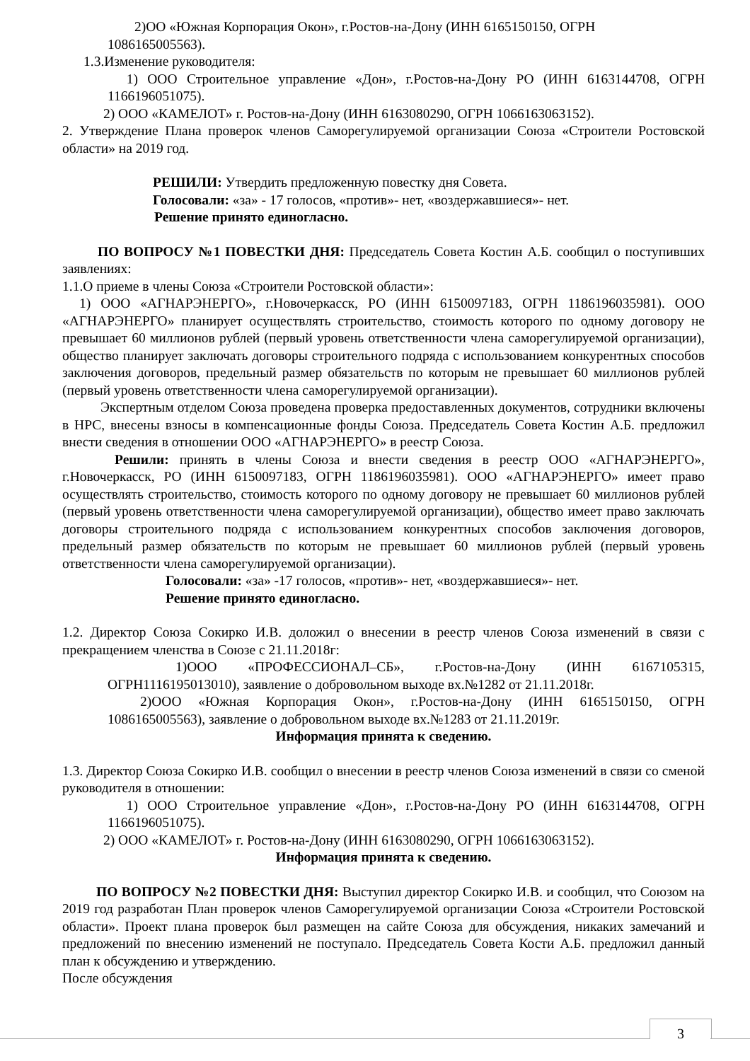2)ОО «Южная Корпорация Окон», г.Ростов-на-Дону (ИНН 6165150150, ОГРН
1086165005563).
1.3.Изменение руководителя:
1) ООО Строительное управление «Дон», г.Ростов-на-Дону РО (ИНН 6163144708, ОГРН 1166196051075).
2) ООО «КАМЕЛОТ» г. Ростов-на-Дону (ИНН 6163080290, ОГРН 1066163063152).
2. Утверждение Плана проверок членов Саморегулируемой организации Союза «Строители Ростовской области» на 2019 год.
РЕШИЛИ: Утвердить предложенную повестку дня Совета.
Голосовали: «за» - 17 голосов, «против»- нет, «воздержавшиеся»- нет.
Решение принято единогласно.
ПО ВОПРОСУ №1 ПОВЕСТКИ ДНЯ: Председатель Совета Костин А.Б. сообщил о поступивших заявлениях:
1.1.О приеме в члены Союза «Строители Ростовской области»:
1) ООО «АГНАРЭНЕРГО», г.Новочеркасск, РО (ИНН 6150097183, ОГРН 1186196035981). ООО «АГНАРЭНЕРГО» планирует осуществлять строительство, стоимость которого по одному договору не превышает 60 миллионов рублей (первый уровень ответственности члена саморегулируемой организации), общество планирует заключать договоры строительного подряда с использованием конкурентных способов заключения договоров, предельный размер обязательств по которым не превышает 60 миллионов рублей (первый уровень ответственности члена саморегулируемой организации).
Экспертным отделом Союза проведена проверка предоставленных документов, сотрудники включены в НРС, внесены взносы в компенсационные фонды Союза. Председатель Совета Костин А.Б. предложил внести сведения в отношении ООО «АГНАРЭНЕРГО» в реестр Союза.
Решили: принять в члены Союза и внести сведения в реестр ООО «АГНАРЭНЕРГО», г.Новочеркасск, РО (ИНН 6150097183, ОГРН 1186196035981). ООО «АГНАРЭНЕРГО» имеет право осуществлять строительство, стоимость которого по одному договору не превышает 60 миллионов рублей (первый уровень ответственности члена саморегулируемой организации), общество имеет право заключать договоры строительного подряда с использованием конкурентных способов заключения договоров, предельный размер обязательств по которым не превышает 60 миллионов рублей (первый уровень ответственности члена саморегулируемой организации).
Голосовали: «за» -17 голосов, «против»- нет, «воздержавшиеся»- нет.
Решение принято единогласно.
1.2. Директор Союза Сокирко И.В. доложил о внесении в реестр членов Союза изменений в связи с прекращением членства в Союзе с 21.11.2018г:
1)ООО «ПРОФЕССИОНАЛ–СБ», г.Ростов-на-Дону (ИНН 6167105315, ОГРН1116195013010), заявление о добровольном выходе вх.№1282 от 21.11.2018г.
2)ООО «Южная Корпорация Окон», г.Ростов-на-Дону (ИНН 6165150150, ОГРН 1086165005563), заявление о добровольном выходе вх.№1283 от 21.11.2019г.
Информация принята к сведению.
1.3. Директор Союза Сокирко И.В. сообщил о внесении в реестр членов Союза изменений в связи со сменой руководителя в отношении:
1) ООО Строительное управление «Дон», г.Ростов-на-Дону РО (ИНН 6163144708, ОГРН 1166196051075).
2) ООО «КАМЕЛОТ» г. Ростов-на-Дону (ИНН 6163080290, ОГРН 1066163063152).
Информация принята к сведению.
ПО ВОПРОСУ №2 ПОВЕСТКИ ДНЯ: Выступил директор Сокирко И.В. и сообщил, что Союзом на 2019 год разработан План проверок членов Саморегулируемой организации Союза «Строители Ростовской области». Проект плана проверок был размещен на сайте Союза для обсуждения, никаких замечаний и предложений по внесению изменений не поступало. Председатель Совета Кости А.Б. предложил данный план к обсуждению и утверждению.
После обсуждения
3